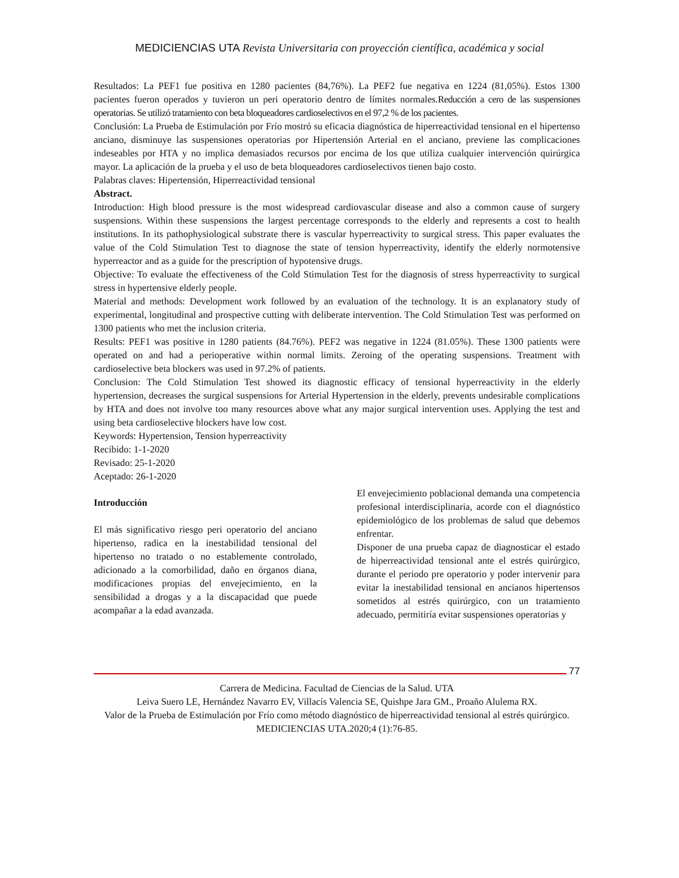MEDICIENCIAS UTA Revista Universitaria con proyección científica, académica y social
Resultados: La PEF1 fue positiva en 1280 pacientes (84,76%). La PEF2 fue negativa en 1224 (81,05%). Estos 1300 pacientes fueron operados y tuvieron un peri operatorio dentro de límites normales.Reducción a cero de las suspensiones operatorias. Se utilizó tratamiento con beta bloqueadores cardioselectivos en el 97,2 % de los pacientes.
Conclusión: La Prueba de Estimulación por Frío mostró su eficacia diagnóstica de hiperreactividad tensional en el hipertenso anciano, disminuye las suspensiones operatorias por Hipertensión Arterial en el anciano, previene las complicaciones indeseables por HTA y no implica demasiados recursos por encima de los que utiliza cualquier intervención quirúrgica mayor. La aplicación de la prueba y el uso de beta bloqueadores cardioselectivos tienen bajo costo.
Palabras claves: Hipertensión, Hiperreactividad tensional
Abstract.
Introduction: High blood pressure is the most widespread cardiovascular disease and also a common cause of surgery suspensions. Within these suspensions the largest percentage corresponds to the elderly and represents a cost to health institutions. In its pathophysiological substrate there is vascular hyperreactivity to surgical stress. This paper evaluates the value of the Cold Stimulation Test to diagnose the state of tension hyperreactivity, identify the elderly normotensive hyperreactor and as a guide for the prescription of hypotensive drugs.
Objective: To evaluate the effectiveness of the Cold Stimulation Test for the diagnosis of stress hyperreactivity to surgical stress in hypertensive elderly people.
Material and methods: Development work followed by an evaluation of the technology. It is an explanatory study of experimental, longitudinal and prospective cutting with deliberate intervention. The Cold Stimulation Test was performed on 1300 patients who met the inclusion criteria.
Results: PEF1 was positive in 1280 patients (84.76%). PEF2 was negative in 1224 (81.05%). These 1300 patients were operated on and had a perioperative within normal limits. Zeroing of the operating suspensions. Treatment with cardioselective beta blockers was used in 97.2% of patients.
Conclusion: The Cold Stimulation Test showed its diagnostic efficacy of tensional hyperreactivity in the elderly hypertension, decreases the surgical suspensions for Arterial Hypertension in the elderly, prevents undesirable complications by HTA and does not involve too many resources above what any major surgical intervention uses. Applying the test and using beta cardioselective blockers have low cost.
Keywords: Hypertension, Tension hyperreactivity
Recibido: 1-1-2020
Revisado: 25-1-2020
Aceptado: 26-1-2020
Introducción
El más significativo riesgo peri operatorio del anciano hipertenso, radica en la inestabilidad tensional del hipertenso no tratado o no establemente controlado, adicionado a la comorbilidad, daño en órganos diana, modificaciones propias del envejecimiento, en la sensibilidad a drogas y a la discapacidad que puede acompañar a la edad avanzada.
El envejecimiento poblacional demanda una competencia profesional interdisciplinaria, acorde con el diagnóstico epidemiológico de los problemas de salud que debemos enfrentar.
Disponer de una prueba capaz de diagnosticar el estado de hiperreactividad tensional ante el estrés quirúrgico, durante el periodo pre operatorio y poder intervenir para evitar la inestabilidad tensional en ancianos hipertensos sometidos al estrés quirúrgico, con un tratamiento adecuado, permitiría evitar suspensiones operatorias y
77
Carrera de Medicina. Facultad de Ciencias de la Salud. UTA
Leiva Suero LE, Hernández Navarro EV, Villacís Valencia SE, Quishpe Jara GM., Proaño Alulema RX.
Valor de la Prueba de Estimulación por Frío como método diagnóstico de hiperreactividad tensional al estrés quirúrgico. MEDICIENCIAS UTA.2020;4 (1):76-85.